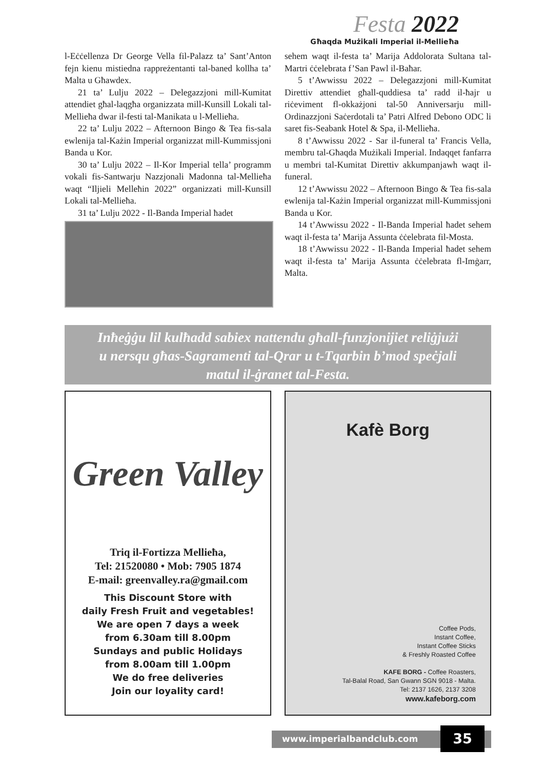Festa 2022
Għaqda Mużikali Imperial il-Mellieħa
l-Eċċellenza Dr George Vella fil-Palazz ta’ Sant’Anton fejn kienu mistiedna rappreżentanti tal-baned kollha ta’ Malta u Għawdex.
21 ta’ Lulju 2022 – Delegazzjoni mill-Kumitat attendiet għal-laqgħa organizzata mill-Kunsill Lokali tal-Mellieħa dwar il-festi tal-Manikata u l-Mellieħa.
22 ta’ Lulju 2022 – Afternoon Bingo & Tea fis-sala ewlenija tal-Każin Imperial organizzat mill-Kummissjoni Banda u Kor.
30 ta’ Lulju 2022 – Il-Kor Imperial tella’ programm vokali fis-Santwarju Nazzjonali Madonna tal-Mellieħa waqt “Iljieli Melleħin 2022” organizzati mill-Kunsill Lokali tal-Mellieħa.
31 ta’ Lulju 2022 - Il-Banda Imperial ħadet
sehem waqt il-festa ta’ Marija Addolorata Sultana tal-Martri ċċelebrata f’San Pawl il-Baħar.
5 t’Awwissu 2022 – Delegazzjoni mill-Kumitat Direttiv attendiet għall-quddiesa ta’ radd il-ħajr u riċeviment fl-okkażjoni tal-50 Anniversarju mill-Ordinazzjoni Saċerdotali ta’ Patri Alfred Debono ODC li saret fis-Seabank Hotel & Spa, il-Mellieħa.
8 t’Awwissu 2022 - Sar il-funeral ta’ Francis Vella, membru tal-Għaqda Mużikali Imperial. Indaqqet fanfarra u membri tal-Kumitat Direttiv akkumpanjawh waqt il-funeral.
12 t’Awwissu 2022 – Afternoon Bingo & Tea fis-sala ewlenija tal-Każin Imperial organizzat mill-Kummissjoni Banda u Kor.
14 t’Awwissu 2022 - Il-Banda Imperial ħadet sehem waqt il-festa ta’ Marija Assunta ċċelebrata fil-Mosta.
18 t’Awwissu 2022 - Il-Banda Imperial ħadet sehem waqt il-festa ta’ Marija Assunta ċċelebrata fl-Imġarr, Malta.
Inħeġġu lil kulħadd sabiex nattendu għall-funzjonijiet reliġjużi
u nersqu għas-Sagramenti tal-Qrar u t-Tqarbin b’mod speċjali
matul il-ġranet tal-Festa.
Green Valley
Triq il-Fortizza Mellieħa,
Tel: 21520080 • Mob: 7905 1874
E-mail: greenvalley.ra@gmail.com
This Discount Store with
daily Fresh Fruit and vegetables!
We are open 7 days a week
from 6.30am till 8.00pm
Sundays and public Holidays
from 8.00am till 1.00pm
We do free deliveries
Join our loyality card!
Kafè Borg
Coffee Pods,
Instant Coffee,
Instant Coffee Sticks
& Freshly Roasted Coffee
KAFE BORG - Coffee Roasters,
Tal-Balal Road, San Gwann SGN 9018 - Malta.
Tel: 2137 1626, 2137 3208
www.kafeborg.com
www.imperialbandclub.com 35